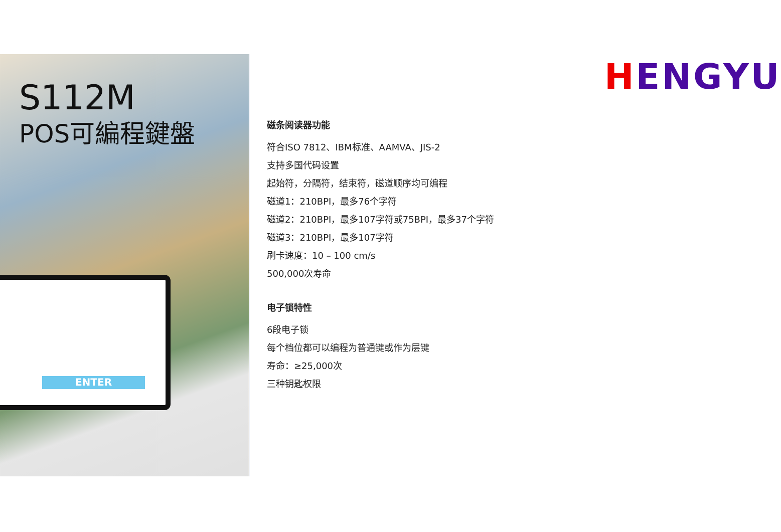ENTER
S112M
POS可編程鍵盤
HENGYU
磁条阅读器功能
符合ISO 7812、IBM标准、AAMVA、JIS-2
支持多国代码设置
起始符，分隔符，结束符，磁道顺序均可编程
磁道1：210BPI，最多76个字符
磁道2：210BPI，最多107字符或75BPI，最多37个字符
磁道3：210BPI，最多107字符
刷卡速度：10 – 100 cm/s
500,000次寿命
电子锁特性
6段电子锁
每个档位都可以编程为普通键或作为层键
寿命：≥25,000次
三种钥匙权限